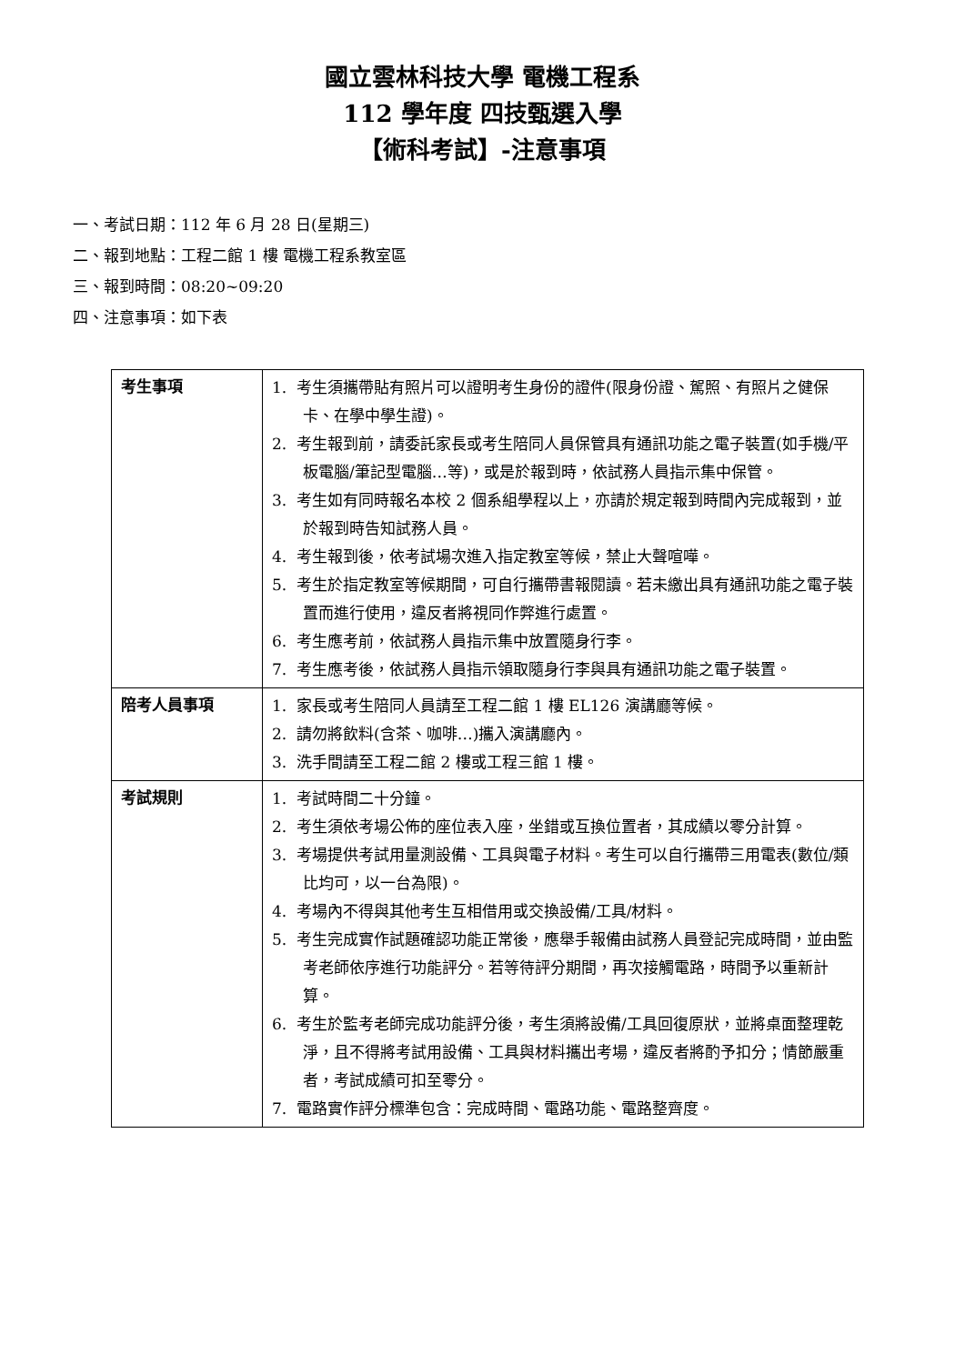國立雲林科技大學 電機工程系
112 學年度 四技甄選入學
【術科考試】-注意事項
一、考試日期：112 年 6 月 28 日(星期三)
二、報到地點：工程二館 1 樓 電機工程系教室區
三、報到時間：08:20~09:20
四、注意事項：如下表
| 考生事項 | 1. 考生須攜帶貼有照片可以證明考生身份的證件(限身份證、駕照、有照片之健保卡、在學中學生證)。 2. 考生報到前，請委託家長或考生陪同人員保管具有通訊功能之電子裝置(如手機/平板電腦/筆記型電腦…等)，或是於報到時，依試務人員指示集中保管。 3. 考生如有同時報名本校 2 個系組學程以上，亦請於規定報到時間內完成報到，並於報到時告知試務人員。 4. 考生報到後，依考試場次進入指定教室等候，禁止大聲喧嘩。 5. 考生於指定教室等候期間，可自行攜帶書報閱讀。若未繳出具有通訊功能之電子裝置而進行使用，違反者將視同作弊進行處置。 6. 考生應考前，依試務人員指示集中放置隨身行李。 7. 考生應考後，依試務人員指示領取隨身行李與具有通訊功能之電子裝置。 |
| 陪考人員事項 | 1. 家長或考生陪同人員請至工程二館 1 樓 EL126 演講廳等候。 2. 請勿將飲料(含茶、咖啡…)攜入演講廳內。 3. 洗手間請至工程二館 2 樓或工程三館 1 樓。 |
| 考試規則 | 1. 考試時間二十分鐘。 2. 考生須依考場公佈的座位表入座，坐錯或互換位置者，其成績以零分計算。 3. 考場提供考試用量測設備、工具與電子材料。考生可以自行攜帶三用電表(數位/類比均可，以一台為限)。 4. 考場內不得與其他考生互相借用或交換設備/工具/材料。 5. 考生完成實作試題確認功能正常後，應舉手報備由試務人員登記完成時間，並由監考老師依序進行功能評分。若等待評分期間，再次接觸電路，時間予以重新計算。 6. 考生於監考老師完成功能評分後，考生須將設備/工具回復原狀，並將桌面整理乾淨，且不得將考試用設備、工具與材料攜出考場，違反者將酌予扣分；情節嚴重者，考試成績可扣至零分。 7. 電路實作評分標準包含：完成時間、電路功能、電路整齊度。 |